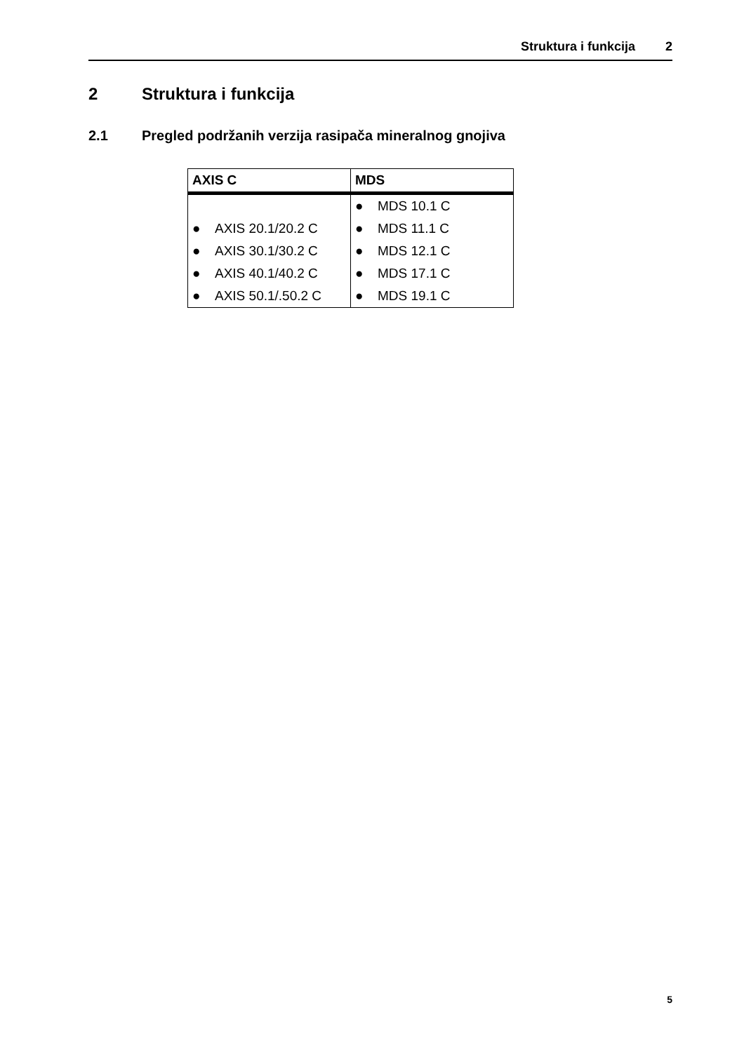Struktura i funkcija 2
2 Struktura i funkcija
2.1 Pregled podržanih verzija rasipača mineralnog gnojiva
| AXIS C | MDS |
| --- | --- |
| | ● MDS 10.1 C |
| ● AXIS 20.1/20.2 C | ● MDS 11.1 C |
| ● AXIS 30.1/30.2 C | ● MDS 12.1 C |
| ● AXIS 40.1/40.2 C | ● MDS 17.1 C |
| ● AXIS 50.1/.50.2 C | ● MDS 19.1 C |
5